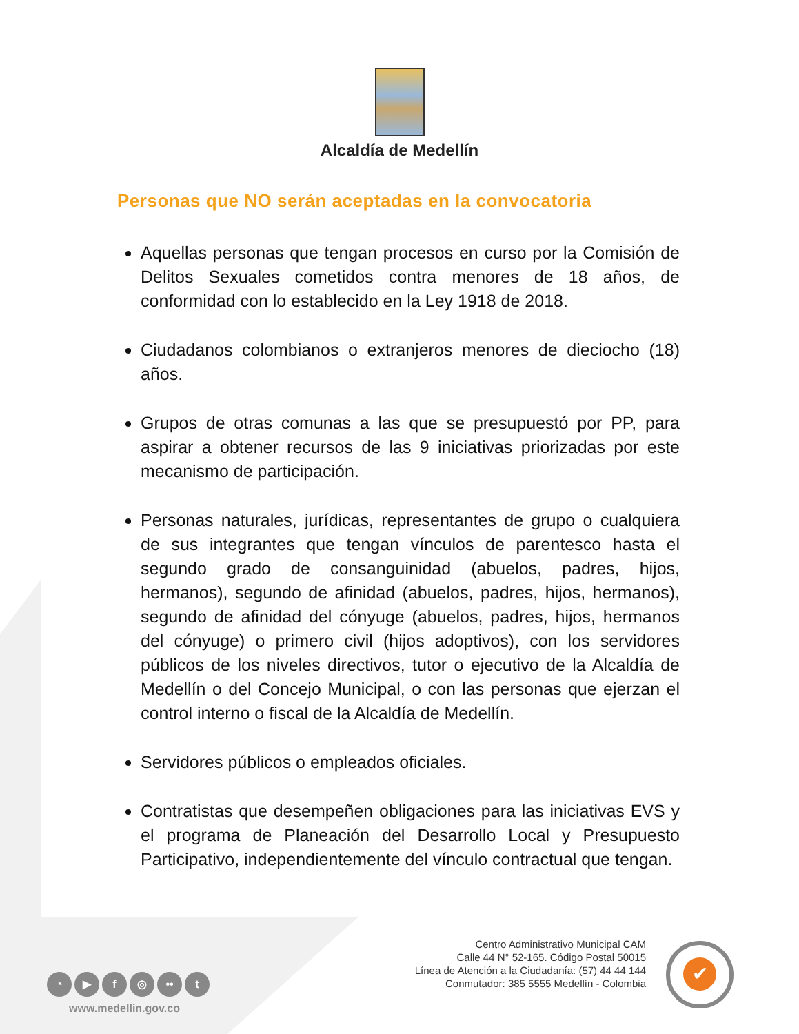Alcaldía de Medellín
Personas que NO serán aceptadas en la convocatoria
Aquellas personas que tengan procesos en curso por la Comisión de Delitos Sexuales cometidos contra menores de 18 años, de conformidad con lo establecido en la Ley 1918 de 2018.
Ciudadanos colombianos o extranjeros menores de dieciocho (18) años.
Grupos de otras comunas a las que se presupuestó por PP, para aspirar a obtener recursos de las 9 iniciativas priorizadas por este mecanismo de participación.
Personas naturales, jurídicas, representantes de grupo o cualquiera de sus integrantes que tengan vínculos de parentesco hasta el segundo grado de consanguinidad (abuelos, padres, hijos, hermanos), segundo de afinidad (abuelos, padres, hijos, hermanos), segundo de afinidad del cónyuge (abuelos, padres, hijos, hermanos del cónyuge) o primero civil (hijos adoptivos), con los servidores públicos de los niveles directivos, tutor o ejecutivo de la Alcaldía de Medellín o del Concejo Municipal, o con las personas que ejerzan el control interno o fiscal de la Alcaldía de Medellín.
Servidores públicos o empleados oficiales.
Contratistas que desempeñen obligaciones para las iniciativas EVS y el programa de Planeación del Desarrollo Local y Presupuesto Participativo, independientemente del vínculo contractual que tengan.
Centro Administrativo Municipal CAM
Calle 44 N° 52-165. Código Postal 50015
Línea de Atención a la Ciudadanía: (57) 44 44 144
Conmutador: 385 5555 Medellín - Colombia
◔ ▶ f ◎ •• t
www.medellin.gov.co
✔